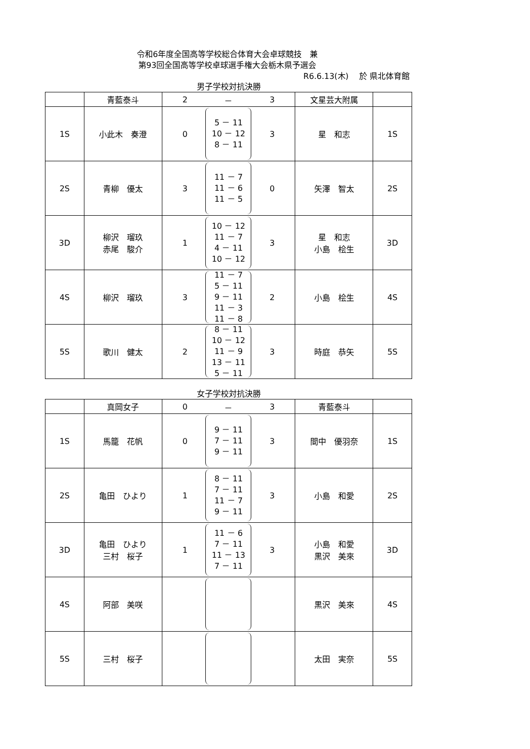令和6年度全国高等学校総合体育大会卓球競技　兼
第93回全国高等学校卓球選手権大会栃木県予選会
R6.6.13(木)　 於 県北体育館
男子学校対抗決勝
| | 青藍泰斗 | 2 － 3 | 文星芸大附属 | |
| 1S | 小此木 奏澄 | 0 5 － 11 10 － 12 8 － 11 3 | 星 和志 | 1S |
| 2S | 青柳 優太 | 3 11 － 7 11 － 6 11 － 5 0 | 矢澤 智太 | 2S |
| 3D | 柳沢 瑠玖 赤尾 駿介 | 1 10 － 12 11 － 7 4 － 11 10 － 12 3 | 星 和志 小島 桧生 | 3D |
| 4S | 柳沢 瑠玖 | 3 11 － 7 5 － 11 9 － 11 11 － 3 11 － 8 2 | 小島 桧生 | 4S |
| 5S | 歌川 健太 | 2 8 － 11 10 － 12 11 － 9 13 － 11 5 － 11 3 | 時庭 恭矢 | 5S |
女子学校対抗決勝
| | 真岡女子 | 0 － 3 | 青藍泰斗 | |
| 1S | 馬籠 花帆 | 0 9 － 11 7 － 11 9 － 11 3 | 間中 優羽奈 | 1S |
| 2S | 亀田 ひより | 1 8 － 11 7 － 11 11 － 7 9 － 11 3 | 小島 和愛 | 2S |
| 3D | 亀田 ひより 三村 桜子 | 1 11 － 6 7 － 11 11 － 13 7 － 11 3 | 小島 和愛 黒沢 美來 | 3D |
| 4S | 阿部 美咲 | | 黒沢 美來 | 4S |
| 5S | 三村 桜子 | | 太田 実奈 | 5S |